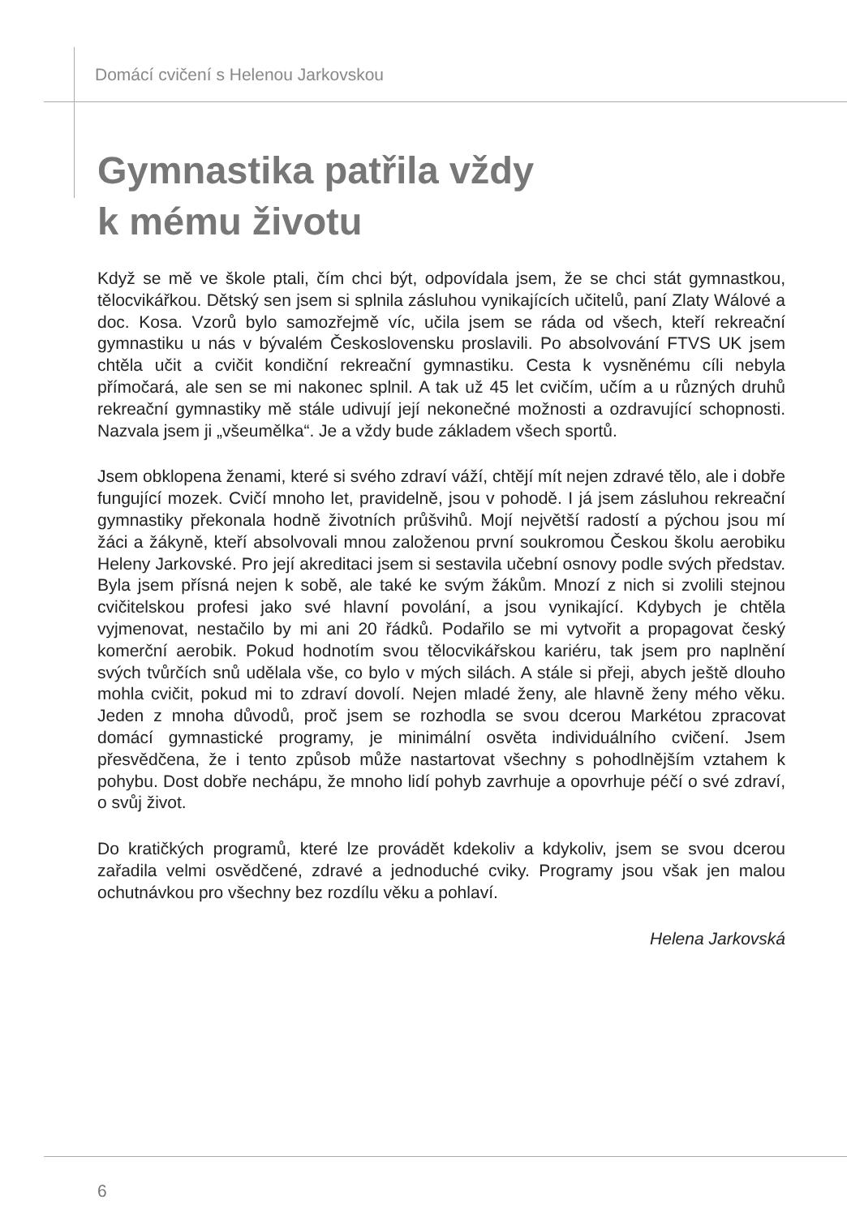Domácí cvičení s Helenou Jarkovskou
Gymnastika patřila vždy
k mému životu
Když se mě ve škole ptali, čím chci být, odpovídala jsem, že se chci stát gymnastkou, tělocvikářkou. Dětský sen jsem si splnila zásluhou vynikajících učitelů, paní Zlaty Wálové a doc. Kosa. Vzorů bylo samozřejmě víc, učila jsem se ráda od všech, kteří rekreační gymnastiku u nás v bývalém Československu proslavili. Po absolvování FTVS UK jsem chtěla učit a cvičit kondiční rekreační gymnastiku. Cesta k vysněnému cíli nebyla přímočará, ale sen se mi nakonec splnil. A tak už 45 let cvičím, učím a u různých druhů rekreační gymnastiky mě stále udivují její nekonečné možnosti a ozdravující schopnosti. Nazvala jsem ji „všeumělka“. Je a vždy bude základem všech sportů.
Jsem obklopena ženami, které si svého zdraví váží, chtějí mít nejen zdravé tělo, ale i dobře fungující mozek. Cvičí mnoho let, pravidelně, jsou v pohodě. I já jsem zásluhou rekreační gymnastiky překonala hodně životních průšvihů. Mojí největší radostí a pýchou jsou mí žáci a žákyně, kteří absolvovali mnou založenou první soukromou Českou školu aerobiku Heleny Jarkovské. Pro její akreditaci jsem si sestavila učební osnovy podle svých představ. Byla jsem přísná nejen k sobě, ale také ke svým žákům. Mnozí z nich si zvolili stejnou cvičitelskou profesi jako své hlavní povolání, a jsou vynikající. Kdybych je chtěla vyjmenovat, nestačilo by mi ani 20 řádků. Podařilo se mi vytvořit a propagovat český komerční aerobik. Pokud hodnotím svou tělocvikářskou kariéru, tak jsem pro naplnění svých tvůrčích snů udělala vše, co bylo v mých silách. A stále si přeji, abych ještě dlouho mohla cvičit, pokud mi to zdraví dovolí. Nejen mladé ženy, ale hlavně ženy mého věku. Jeden z mnoha důvodů, proč jsem se rozhodla se svou dcerou Markétou zpracovat domácí gymnastické programy, je minimální osvěta individuálního cvičení. Jsem přesvědčena, že i tento způsob může nastartovat všechny s pohodlnějším vztahem k pohybu. Dost dobře nechápu, že mnoho lidí pohyb zavrhuje a opovrhuje péčí o své zdraví, o svůj život.
Do kratičkých programů, které lze provádět kdekoliv a kdykoliv, jsem se svou dcerou zařadila velmi osvědčené, zdravé a jednoduché cviky. Programy jsou však jen malou ochutnávkou pro všechny bez rozdílu věku a pohlaví.
Helena Jarkovská
6